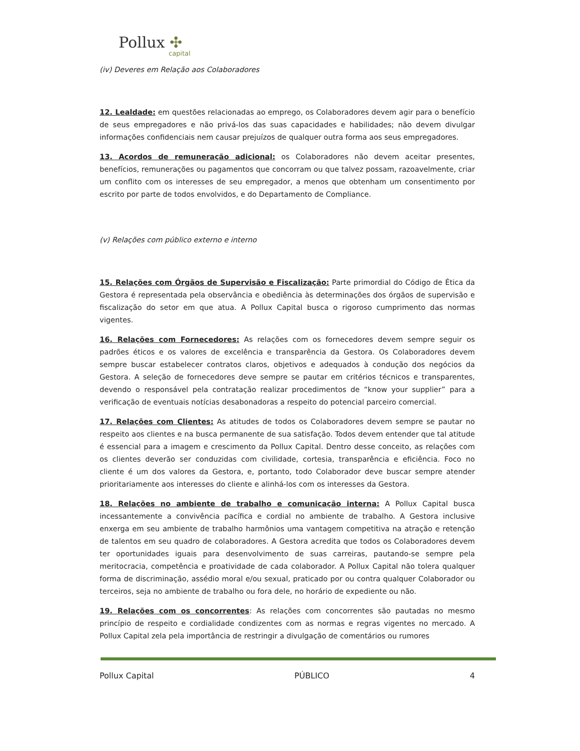Pollux ✣
capital
(iv) Deveres em Relação aos Colaboradores
12. Lealdade: em questões relacionadas ao emprego, os Colaboradores devem agir para o benefício de seus empregadores e não privá-los das suas capacidades e habilidades; não devem divulgar informações confidenciais nem causar prejuízos de qualquer outra forma aos seus empregadores.
13. Acordos de remuneração adicional: os Colaboradores não devem aceitar presentes, benefícios, remunerações ou pagamentos que concorram ou que talvez possam, razoavelmente, criar um conflito com os interesses de seu empregador, a menos que obtenham um consentimento por escrito por parte de todos envolvidos, e do Departamento de Compliance.
(v) Relações com público externo e interno
15. Relações com Órgãos de Supervisão e Fiscalização: Parte primordial do Código de Ética da Gestora é representada pela observância e obediência às determinações dos órgãos de supervisão e fiscalização do setor em que atua. A Pollux Capital busca o rigoroso cumprimento das normas vigentes.
16. Relações com Fornecedores: As relações com os fornecedores devem sempre seguir os padrões éticos e os valores de excelência e transparência da Gestora. Os Colaboradores devem sempre buscar estabelecer contratos claros, objetivos e adequados à condução dos negócios da Gestora. A seleção de fornecedores deve sempre se pautar em critérios técnicos e transparentes, devendo o responsável pela contratação realizar procedimentos de “know your supplier” para a verificação de eventuais notícias desabonadoras a respeito do potencial parceiro comercial.
17. Relações com Clientes: As atitudes de todos os Colaboradores devem sempre se pautar no respeito aos clientes e na busca permanente de sua satisfação. Todos devem entender que tal atitude é essencial para a imagem e crescimento da Pollux Capital. Dentro desse conceito, as relações com os clientes deverão ser conduzidas com civilidade, cortesia, transparência e eficiência. Foco no cliente é um dos valores da Gestora, e, portanto, todo Colaborador deve buscar sempre atender prioritariamente aos interesses do cliente e alinhá-los com os interesses da Gestora.
18. Relações no ambiente de trabalho e comunicação interna: A Pollux Capital busca incessantemente a convivência pacífica e cordial no ambiente de trabalho. A Gestora inclusive enxerga em seu ambiente de trabalho harmônios uma vantagem competitiva na atração e retenção de talentos em seu quadro de colaboradores. A Gestora acredita que todos os Colaboradores devem ter oportunidades iguais para desenvolvimento de suas carreiras, pautando-se sempre pela meritocracia, competência e proatividade de cada colaborador. A Pollux Capital não tolera qualquer forma de discriminação, assédio moral e/ou sexual, praticado por ou contra qualquer Colaborador ou terceiros, seja no ambiente de trabalho ou fora dele, no horário de expediente ou não.
19. Relações com os concorrentes: As relações com concorrentes são pautadas no mesmo princípio de respeito e cordialidade condizentes com as normas e regras vigentes no mercado. A Pollux Capital zela pela importância de restringir a divulgação de comentários ou rumores
Pollux Capital PÚBLICO 4